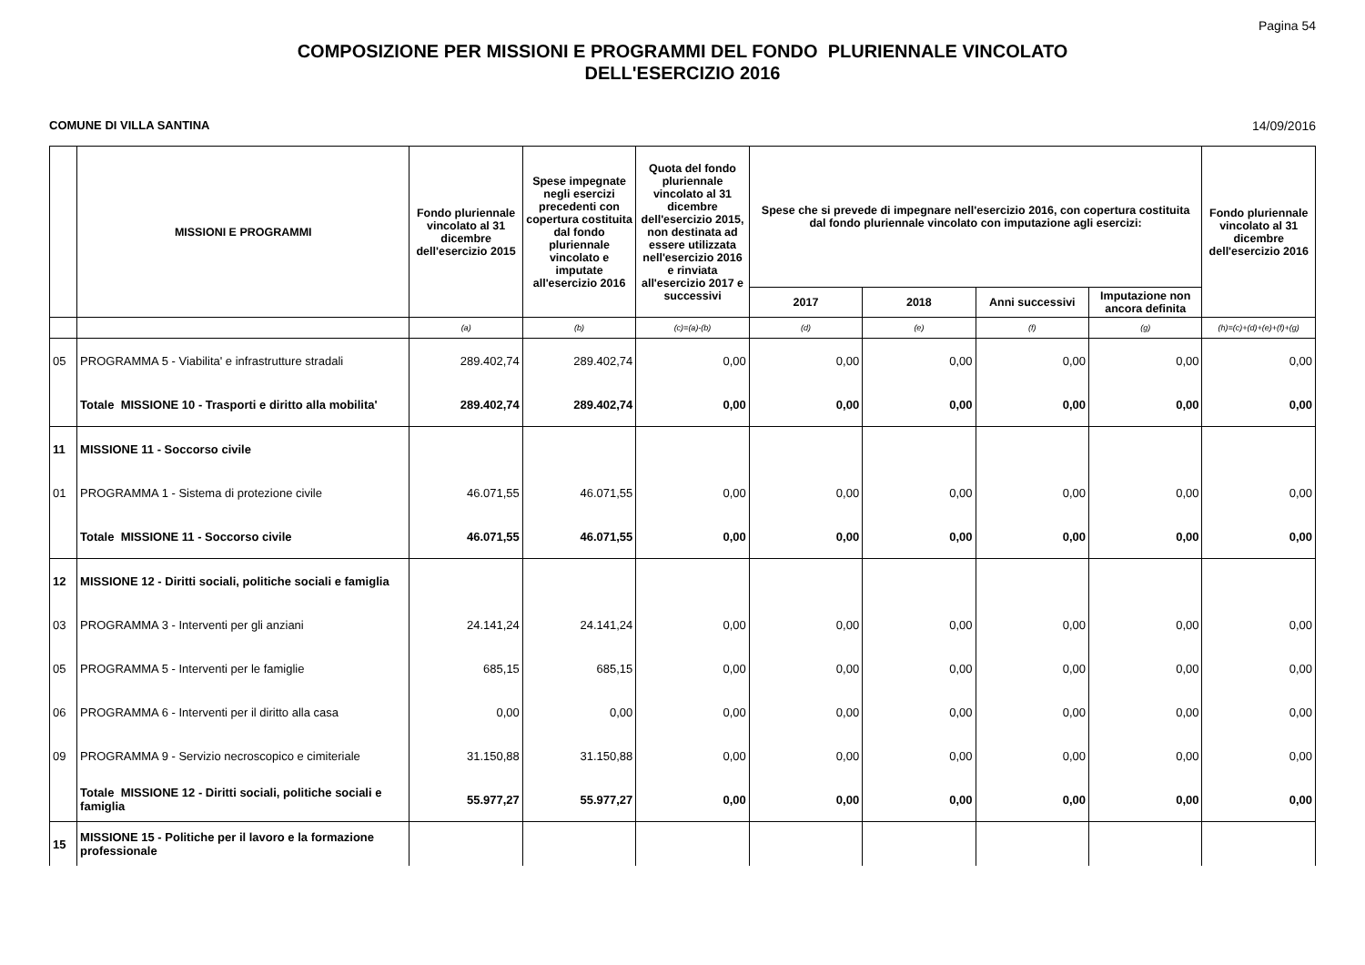Pagina 54
COMPOSIZIONE PER MISSIONI E PROGRAMMI DEL FONDO PLURIENNALE VINCOLATO
DELL'ESERCIZIO 2016
COMUNE DI VILLA SANTINA 14/09/2016
| | MISSIONI E PROGRAMMI | Fondo pluriennale vincolato al 31 dicembre dell'esercizio 2015 | Spese impegnate negli esercizi precedenti con copertura costituita dal fondo pluriennale vincolato e imputate all'esercizio 2016 | Quota del fondo pluriennale vincolato al 31 dicembre dell'esercizio 2015, non destinata ad essere utilizzata nell'esercizio 2016 e rinviata all'esercizio 2017 e successivi | Spese che si prevede di impegnare nell'esercizio 2016, con copertura costituita dal fondo pluriennale vincolato con imputazione agli esercizi: | | | | Fondo pluriennale vincolato al 31 dicembre dell'esercizio 2016 |
| --- | --- | --- | --- | --- | --- | --- | --- | --- | --- |
| | | | | | 2017 | 2018 | Anni successivi | Imputazione non ancora definita | |
| | | (a) | (b) | (c)=(a)-(b) | (d) | (e) | (f) | (g) | (h)=(c)+(d)+(e)+(f)+(g) |
| 05 | PROGRAMMA 5 - Viabilita' e infrastrutture stradali | 289.402,74 | 289.402,74 | 0,00 | 0,00 | 0,00 | 0,00 | 0,00 | 0,00 |
| | Totale MISSIONE 10 - Trasporti e diritto alla mobilita' | 289.402,74 | 289.402,74 | 0,00 | 0,00 | 0,00 | 0,00 | 0,00 | 0,00 |
| 11 | MISSIONE 11 - Soccorso civile | | | | | | | | |
| 01 | PROGRAMMA 1 - Sistema di protezione civile | 46.071,55 | 46.071,55 | 0,00 | 0,00 | 0,00 | 0,00 | 0,00 | 0,00 |
| | Totale MISSIONE 11 - Soccorso civile | 46.071,55 | 46.071,55 | 0,00 | 0,00 | 0,00 | 0,00 | 0,00 | 0,00 |
| 12 | MISSIONE 12 - Diritti sociali, politiche sociali e famiglia | | | | | | | | |
| 03 | PROGRAMMA 3 - Interventi per gli anziani | 24.141,24 | 24.141,24 | 0,00 | 0,00 | 0,00 | 0,00 | 0,00 | 0,00 |
| 05 | PROGRAMMA 5 - Interventi per le famiglie | 685,15 | 685,15 | 0,00 | 0,00 | 0,00 | 0,00 | 0,00 | 0,00 |
| 06 | PROGRAMMA 6 - Interventi per il diritto alla casa | 0,00 | 0,00 | 0,00 | 0,00 | 0,00 | 0,00 | 0,00 | 0,00 |
| 09 | PROGRAMMA 9 - Servizio necroscopico e cimiteriale | 31.150,88 | 31.150,88 | 0,00 | 0,00 | 0,00 | 0,00 | 0,00 | 0,00 |
| | Totale MISSIONE 12 - Diritti sociali, politiche sociali e famiglia | 55.977,27 | 55.977,27 | 0,00 | 0,00 | 0,00 | 0,00 | 0,00 | 0,00 |
| 15 | MISSIONE 15 - Politiche per il lavoro e la formazione professionale | | | | | | | | |